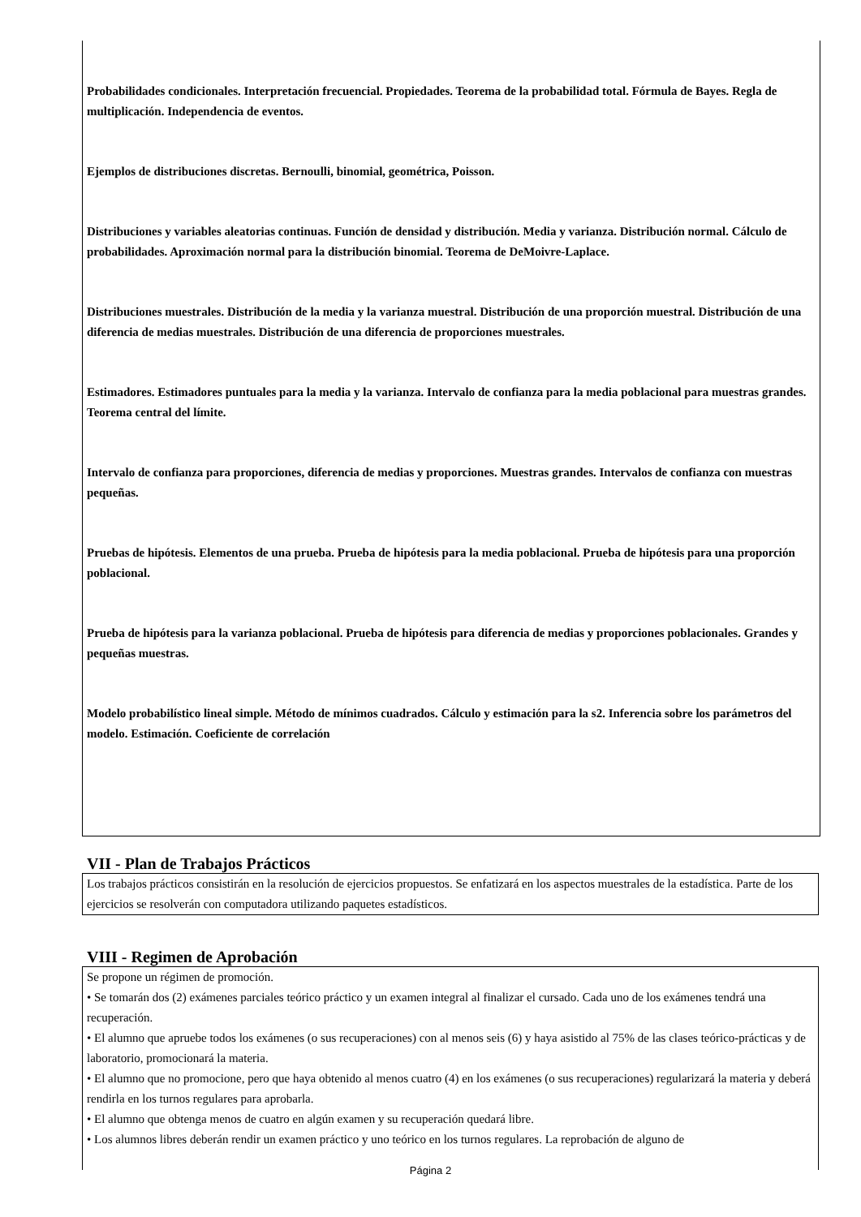Probabilidades condicionales. Interpretación frecuencial. Propiedades. Teorema de la probabilidad total. Fórmula de Bayes. Regla de multiplicación. Independencia de eventos.
Ejemplos de distribuciones discretas. Bernoulli, binomial, geométrica, Poisson.
Distribuciones y variables aleatorias continuas. Función de densidad y distribución. Media y varianza. Distribución normal. Cálculo de probabilidades. Aproximación normal para la distribución binomial. Teorema de DeMoivre-Laplace.
Distribuciones muestrales. Distribución de la media y la varianza muestral. Distribución de una proporción muestral. Distribución de una diferencia de medias muestrales. Distribución de una diferencia de proporciones muestrales.
Estimadores. Estimadores puntuales para la media y la varianza. Intervalo de confianza para la media poblacional para muestras grandes. Teorema central del límite.
Intervalo de confianza para proporciones, diferencia de medias y proporciones. Muestras grandes. Intervalos de confianza con muestras pequeñas.
Pruebas de hipótesis. Elementos de una prueba. Prueba de hipótesis para la media poblacional. Prueba de hipótesis para una proporción poblacional.
Prueba de hipótesis para la varianza poblacional. Prueba de hipótesis para diferencia de medias y proporciones poblacionales. Grandes y pequeñas muestras.
Modelo probabilístico lineal simple. Método de mínimos cuadrados. Cálculo y estimación para la s2. Inferencia sobre los parámetros del modelo. Estimación. Coeficiente de correlación
VII - Plan de Trabajos Prácticos
Los trabajos prácticos consistirán en la resolución de ejercicios propuestos. Se enfatizará en los aspectos muestrales de la estadística. Parte de los ejercicios se resolverán con computadora utilizando paquetes estadísticos.
VIII - Regimen de Aprobación
Se propone un régimen de promoción.
• Se tomarán dos (2) exámenes parciales teórico práctico y un examen integral al finalizar el cursado. Cada uno de los exámenes tendrá una recuperación.
• El alumno que apruebe todos los exámenes (o sus recuperaciones) con al menos seis (6) y haya asistido al 75% de las clases teórico-prácticas y de laboratorio, promocionará la materia.
• El alumno que no promocione, pero que haya obtenido al menos cuatro (4) en los exámenes (o sus recuperaciones) regularizará la materia y deberá rendirla en los turnos regulares para aprobarla.
• El alumno que obtenga menos de cuatro en algún examen y su recuperación quedará libre.
• Los alumnos libres deberán rendir un examen práctico y uno teórico en los turnos regulares. La reprobación de alguno de
Página 2